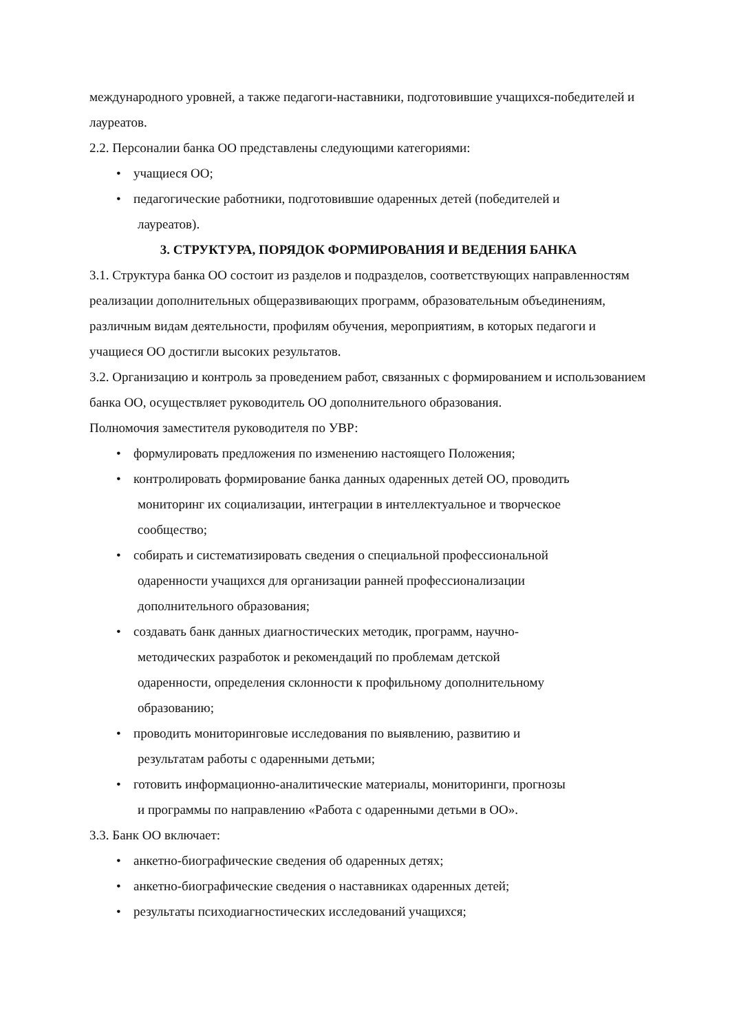международного уровней, а также педагоги-наставники, подготовившие учащихся-победителей и лауреатов.
2.2. Персоналии банка ОО представлены следующими категориями:
• учащиеся ОО;
• педагогические работники, подготовившие одаренных детей (победителей и
лауреатов).
3. СТРУКТУРА, ПОРЯДОК ФОРМИРОВАНИЯ И ВЕДЕНИЯ БАНКА
3.1. Структура банка ОО состоит из разделов и подразделов, соответствующих направленностям реализации дополнительных общеразвивающих программ, образовательным объединениям, различным видам деятельности, профилям обучения, мероприятиям, в которых педагоги и учащиеся ОО достигли высоких результатов.
3.2. Организацию и контроль за проведением работ, связанных с формированием и использованием банка ОО, осуществляет руководитель ОО дополнительного образования.
Полномочия заместителя руководителя по УВР:
• формулировать предложения по изменению настоящего Положения;
• контролировать формирование банка данных одаренных детей ОО, проводить
мониторинг их социализации, интеграции в интеллектуальное и творческое
сообщество;
• собирать и систематизировать сведения о специальной профессиональной
одаренности учащихся для организации ранней профессионализации
дополнительного образования;
• создавать банк данных диагностических методик, программ, научно-
методических разработок и рекомендаций по проблемам детской
одаренности, определения склонности к профильному дополнительному
образованию;
• проводить мониторинговые исследования по выявлению, развитию и
результатам работы с одаренными детьми;
• готовить информационно-аналитические материалы, мониторинги, прогнозы
и программы по направлению «Работа с одаренными детьми в ОО».
3.3. Банк ОО включает:
• анкетно-биографические сведения об одаренных детях;
• анкетно-биографические сведения о наставниках одаренных детей;
• результаты психодиагностических исследований учащихся;